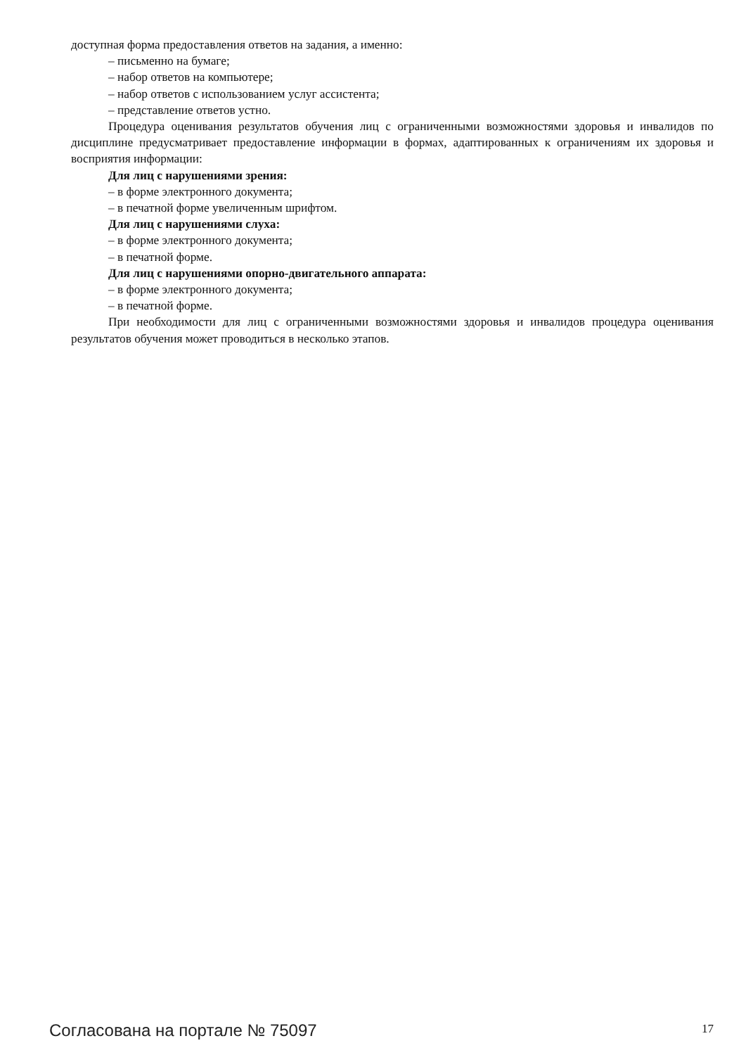доступная форма предоставления ответов на задания, а именно:
– письменно на бумаге;
– набор ответов на компьютере;
– набор ответов с использованием услуг ассистента;
– представление ответов устно.
Процедура оценивания результатов обучения лиц с ограниченными возможностями здоровья и инвалидов по дисциплине предусматривает предоставление информации в формах, адаптированных к ограничениям их здоровья и восприятия информации:
Для лиц с нарушениями зрения:
– в форме электронного документа;
– в печатной форме увеличенным шрифтом.
Для лиц с нарушениями слуха:
– в форме электронного документа;
– в печатной форме.
Для лиц с нарушениями опорно-двигательного аппарата:
– в форме электронного документа;
– в печатной форме.
При необходимости для лиц с ограниченными возможностями здоровья и инвалидов процедура оценивания результатов обучения может проводиться в несколько этапов.
Согласована на портале № 75097 17